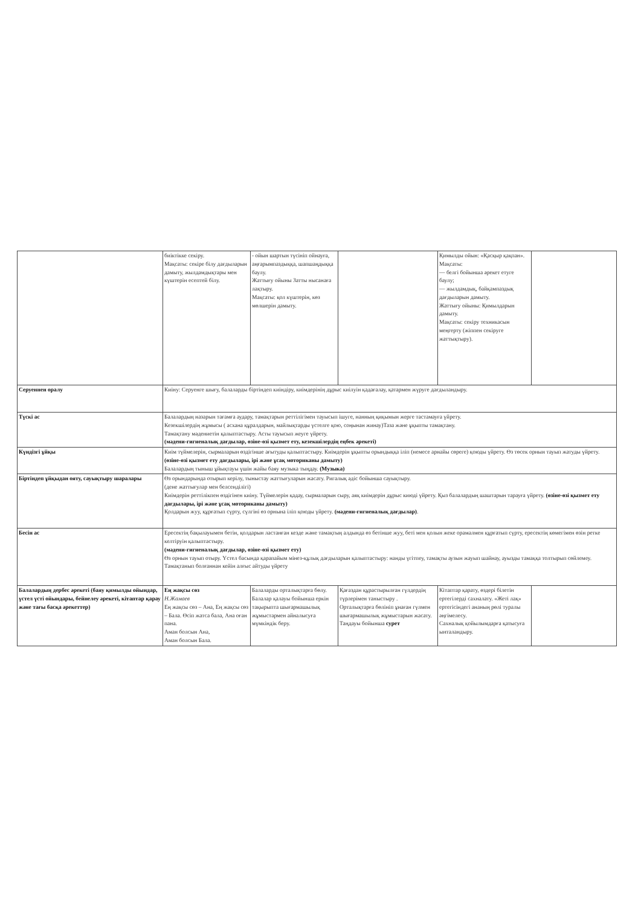| | биіктікке секіру. Мақсаты: секіре білу дағдыларын дамыту, жылдамдықтары мен күштерін есептей білу. | - ойын шартын түсініп ойнауға, аңғарымпаздыққа, шапшаңдыққа баулу. Жаттығу ойыны Затты нысанаға лақтыру. Мақсаты: қол күштерін, көз мөлшерін дамыту. | | Қимылды ойын: «Қасқыр қақпан». Мақсаты: — белгі бойынша әрекет етуге баулу; — жылдамдық, байқампаздық дағдыларын дамыту. Жаттығу ойыны: Қимылдарын дамыту. Мақсаты: секіру техникасын меңгерту (жіппен секіруге жаттықтыру). | |
| Серуеннен оралу | Киіну: Серуенге шығу, балаларды біртіндеп киіндіру, киімдерінің дұрыс киілуін қадағалау, қатармен жүруге дағдыландыру. | | | | |
| Түскі ас | Балалардың назарын тағамға аудару, тамақтарын реттілігімен тауысып ішуге, нанның қиқымын жерге тастамауға үйрету. Кезекшілердің жұмысы ( асхана құралдарын, майлықтарды үстелге қою, соңынан жинау)Таза және ұқыпты тамақтану. Тамақтану мәдениетін қалыптастыру. Асты тауысып жеуге үйрету. (мәдени-гигиеналық дағдылар, өзіне-өзі қызмет ету, кезекшілердің еңбек әрекеті) | | | | |
| Күндізгі ұйқы | Киім түймелерін, сырмаларын өздігінше ағытуды қалыптастыру. Киімдерін ұқыпты орындыққа іліп (немесе арнайы сөреге) қоюды үйрету. Өз төсек орнын тауып жатуды үйрету. (өзіне-өзі қызмет ету дағдылары, ірі және ұсақ моториканы дамыту) Балалардың тыныш ұйықтауы үшін жайы баяу музыка тыңдау. (Музыка) | | | | |
| Біртіндеп ұйқыдан ояту, сауықтыру шаралары | Өз орындарында отырып керілу, тыныстау жаттығуларын жасату. Ригалық әдіс бойынша сауықтыру. (дене жаттығулар мен белсенділігі) Киімдерін реттілікпен өздігінен киіну. Түймелерін қадау, сырмаларын сыру, аяқ киімдерін дұрыс киюді үйрету. Қыз балалардың шаштарын тарауға үйрету. (өзіне-өзі қызмет ету дағдылары, ірі және ұсақ моториканы дамыту) Қолдарын жуу, құрғатып сүрту, сүлгіні өз орнына іліп қоюды үйрету. (мәдени-гигиеналық дағдылар) . | | | | |
| Бесін ас | Ересектің бақылауымен бетін, қолдарын ластанған кезде және тамақтың алдында өз бетінше жуу, беті мен қолын жеке орамалмен құрғатып сүрту, ересектің көмегімен өзін ретке келтіруін қалыптастыру. (мәдени-гигиеналық дағдылар, өзіне-өзі қызмет ету) Өз орнын тауып отыру. Үстел басында қарапайым мінез-құлық дағдыларын қалыптастыру: нанды үгітпеу, тамақты аузын жауып шайнау, ауызды тамаққа толтырып сөйлемеу. Тамақтанып болғаннан кейін алғыс айтуды үйрету | | | | |
| Балалардың дербес әрекеті (баяу қимылды ойындар, үстел үсті ойындары, бейнелеу әрекеті, кітаптар қарау және тағы басқа әрекеттер) | Ең жақсы сөз Н.Жамаев Ең жақсы сөз – Ана, Ең жақсы сөз – Бала. Өсіп жатса бала, Ана оған пана. Аман болсын Ана, Аман болсын Бала. | Балаларды орталықтарға бөлу. Балалар қалауы бойынша еркін тақырыпта шығармашылық жұмыстармен айналысуға мүмкіндік беру. | Қағаздан құрастырылған гүлдердің түрлерімен таныстыру . Орталықтарға бөлініп ұнаған гүлмен шығармашылық жұмыстарын жасату. Таңдауы бойынша сурет | Кітаптар қарату, өздері білетін ертегілерді сахналату. «Жеті лақ» ертегісіндегі ананың рөлі туралы әңгімелесу. Сахналық қойылымдарға қатысуға ынталандыру. | |